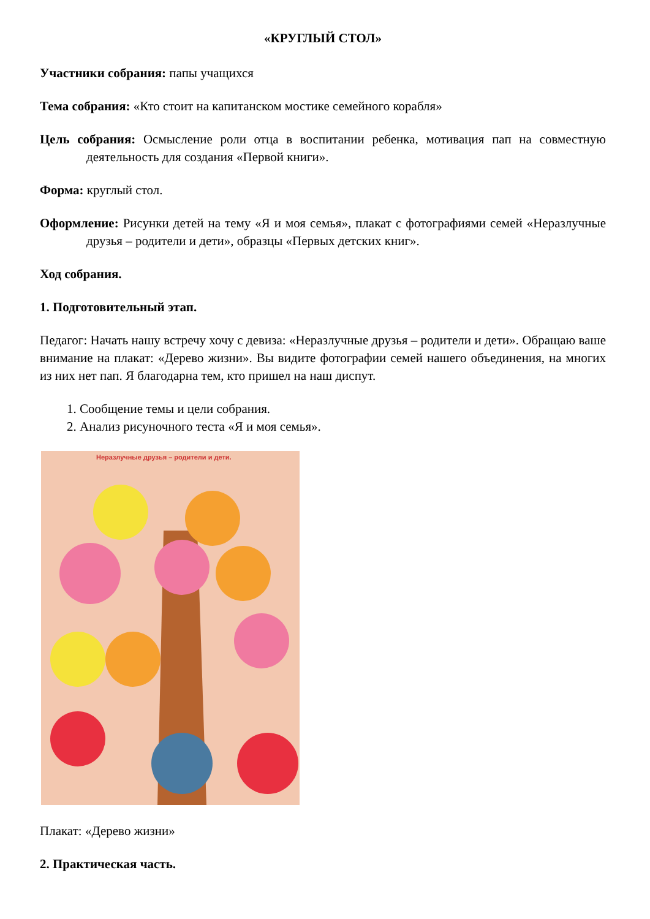«КРУГЛЫЙ СТОЛ»
Участники собрания: папы учащихся
Тема собрания: «Кто стоит на капитанском мостике семейного корабля»
Цель собрания: Осмысление роли отца в воспитании ребенка, мотивация пап на совместную деятельность для создания «Первой книги».
Форма: круглый стол.
Оформление: Рисунки детей на тему «Я и моя семья», плакат с фотографиями семей «Неразлучные друзья – родители и дети», образцы «Первых детских книг».
Ход собрания.
1. Подготовительный этап.
Педагог: Начать нашу встречу хочу с девиза: «Неразлучные друзья – родители и дети». Обращаю ваше внимание на плакат: «Дерево жизни». Вы видите фотографии семей нашего объединения, на многих из них нет пап. Я благодарна тем, кто пришел на наш диспут.
1. Сообщение темы и цели собрания.
2. Анализ рисуночного теста «Я и моя семья».
Неразлучные друзья – родители и дети.
Плакат: «Дерево жизни»
2. Практическая часть.